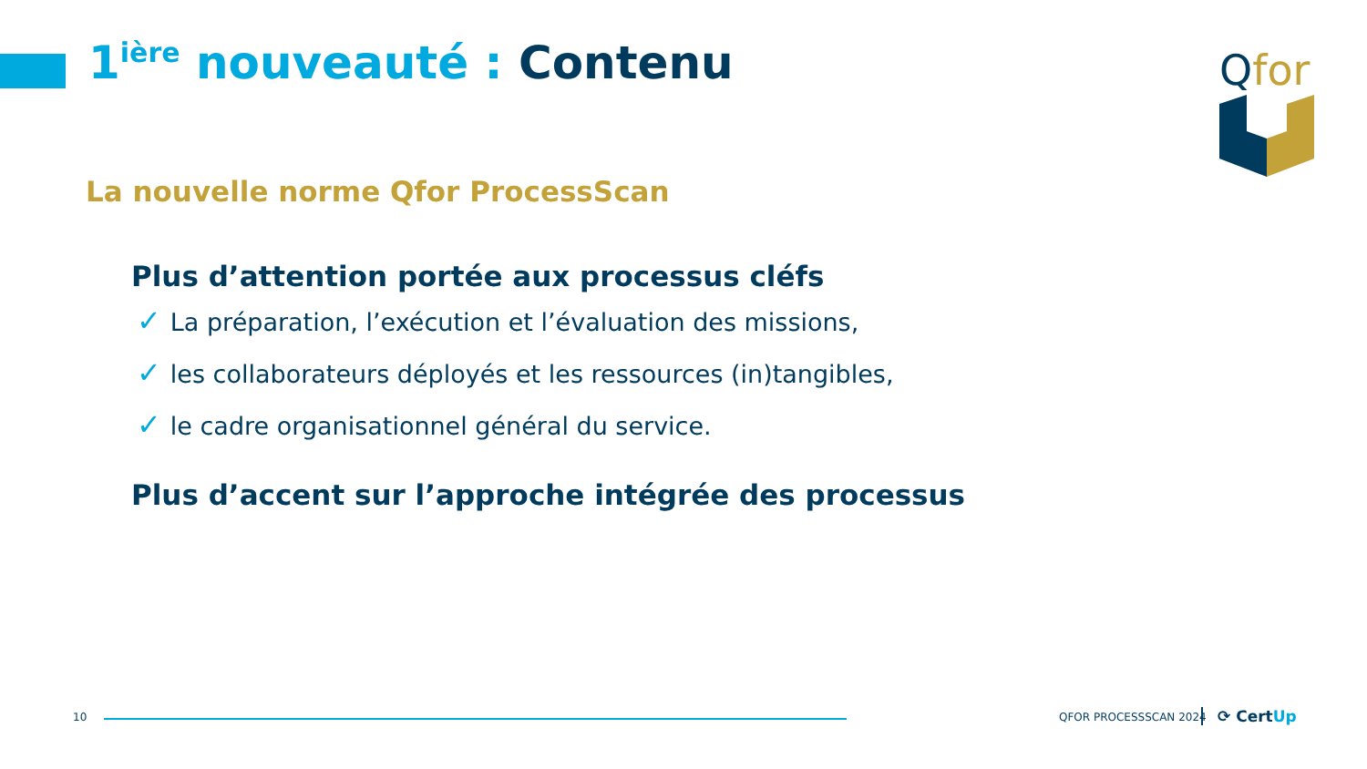1<sup>ière</sup> nouveauté : Contenu Qfor
La nouvelle norme Qfor ProcessScan
Plus d’attention portée aux processus cléfs
✓ La préparation, l’exécution et l’évaluation des missions,
✓ les collaborateurs déployés et les ressources (in)tangibles,
✓ le cadre organisationnel général du service.
Plus d’accent sur l’approche intégrée des processus
10 QFOR PROCESSSCAN 2024 ⟳ CertUp